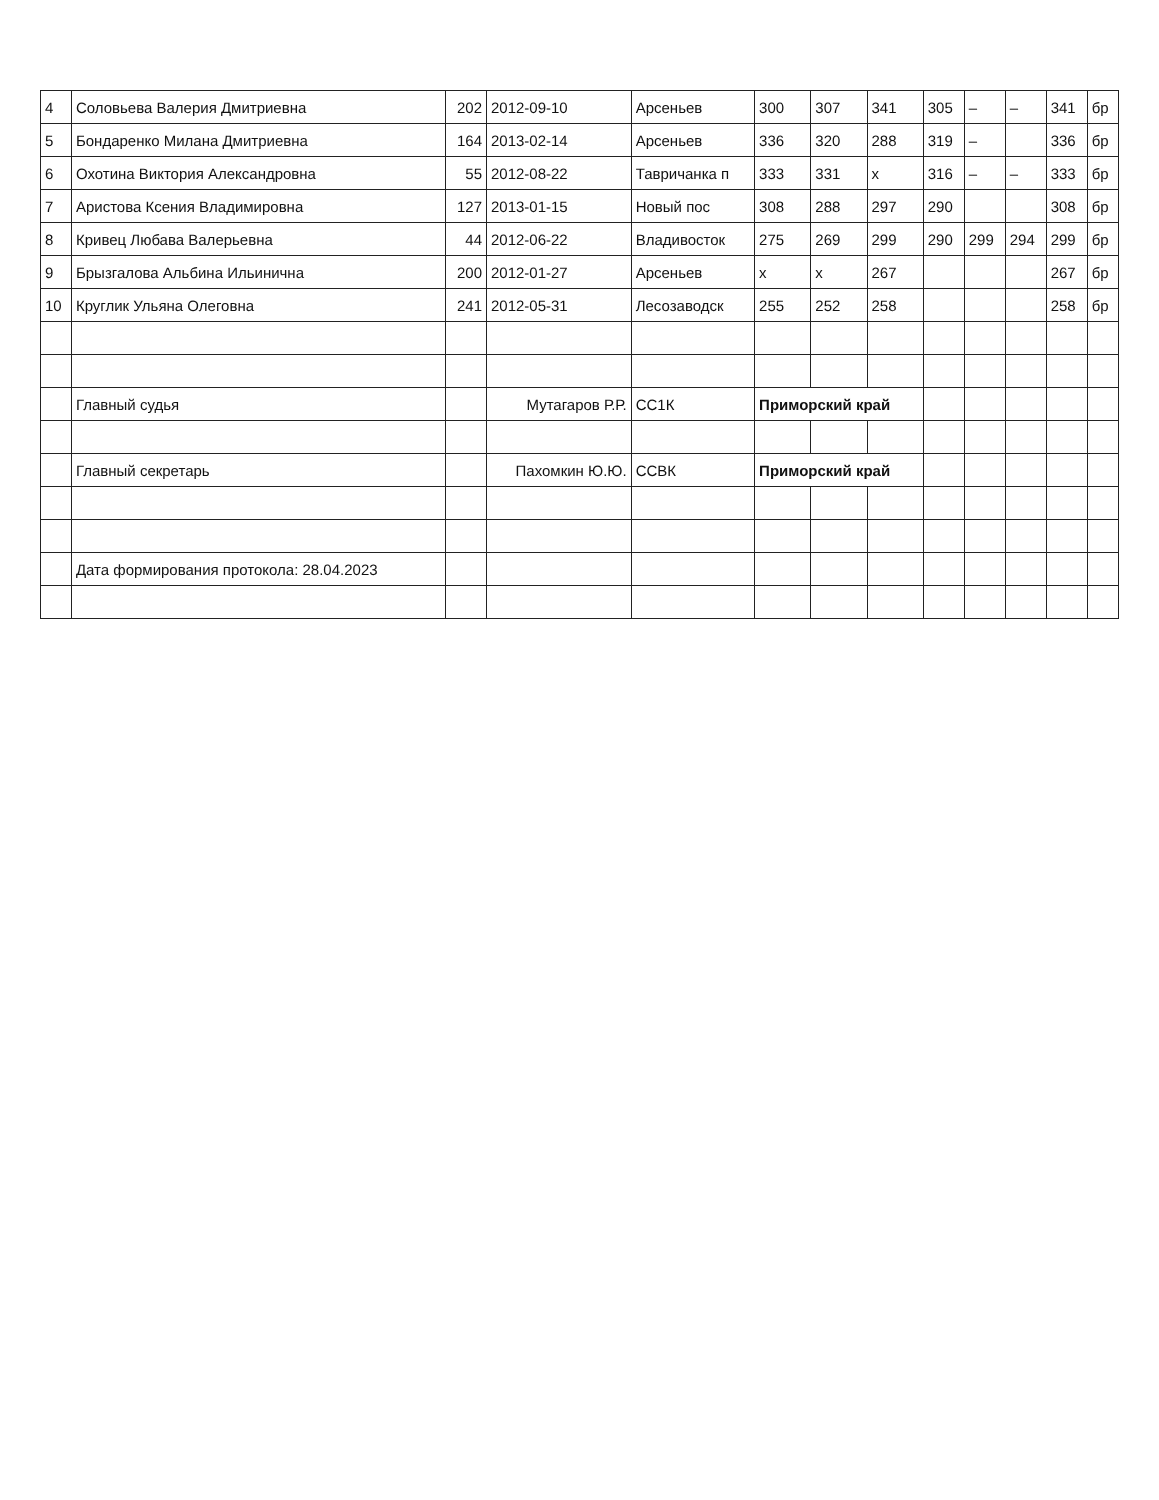| 4 | Соловьева Валерия Дмитриевна | 202 | 2012-09-10 | Арсеньев | 300 | 307 | 341 | 305 | – | – | 341 | бр |
| 5 | Бондаренко Милана Дмитриевна | 164 | 2013-02-14 | Арсеньев | 336 | 320 | 288 | 319 | – | | 336 | бр |
| 6 | Охотина Виктория Александровна | 55 | 2012-08-22 | Тавричанка п | 333 | 331 | х | 316 | – | – | 333 | бр |
| 7 | Аристова Ксения Владимировна | 127 | 2013-01-15 | Новый пос | 308 | 288 | 297 | 290 | | | 308 | бр |
| 8 | Кривец Любава Валерьевна | 44 | 2012-06-22 | Владивосток | 275 | 269 | 299 | 290 | 299 | 294 | 299 | бр |
| 9 | Брызгалова Альбина Ильинична | 200 | 2012-01-27 | Арсеньев | х | х | 267 | | | | 267 | бр |
| 10 | Круглик Ульяна Олеговна | 241 | 2012-05-31 | Лесозаводск | 255 | 252 | 258 | | | | 258 | бр |
| | Главный судья | | Мутагаров Р.Р. | СС1К | Приморский край | | | | | | | |
| | Главный секретарь | | Пахомкин Ю.Ю. | ССВК | Приморский край | | | | | | | |
| | Дата формирования протокола: 28.04.2023 | | | | | | | | | | | |